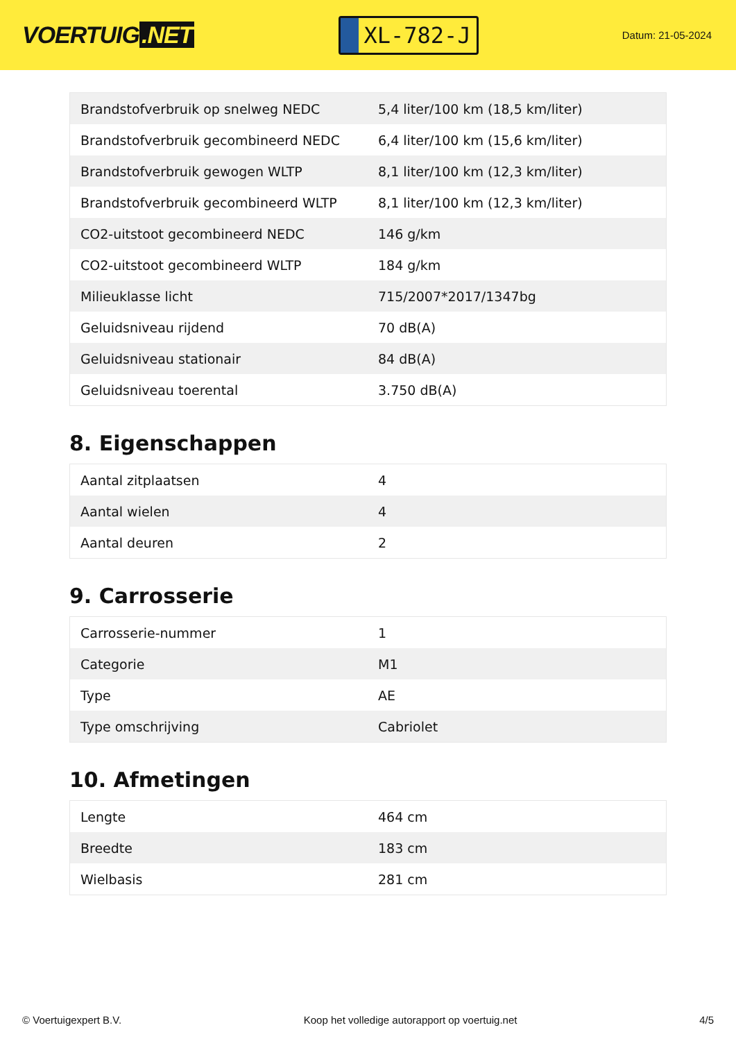VOERTUIG.NET
XL-782-J
Datum: 21-05-2024
| Brandstofverbruik op snelweg NEDC | 5,4 liter/100 km (18,5 km/liter) |
| Brandstofverbruik gecombineerd NEDC | 6,4 liter/100 km (15,6 km/liter) |
| Brandstofverbruik gewogen WLTP | 8,1 liter/100 km (12,3 km/liter) |
| Brandstofverbruik gecombineerd WLTP | 8,1 liter/100 km (12,3 km/liter) |
| CO2-uitstoot gecombineerd NEDC | 146 g/km |
| CO2-uitstoot gecombineerd WLTP | 184 g/km |
| Milieuklasse licht | 715/2007*2017/1347bg |
| Geluidsniveau rijdend | 70 dB(A) |
| Geluidsniveau stationair | 84 dB(A) |
| Geluidsniveau toerental | 3.750 dB(A) |
8. Eigenschappen
| Aantal zitplaatsen | 4 |
| Aantal wielen | 4 |
| Aantal deuren | 2 |
9. Carrosserie
| Carrosserie-nummer | 1 |
| Categorie | M1 |
| Type | AE |
| Type omschrijving | Cabriolet |
10. Afmetingen
| Lengte | 464 cm |
| Breedte | 183 cm |
| Wielbasis | 281 cm |
© Voertuigexpert B.V. Koop het volledige autorapport op voertuig.net 4/5